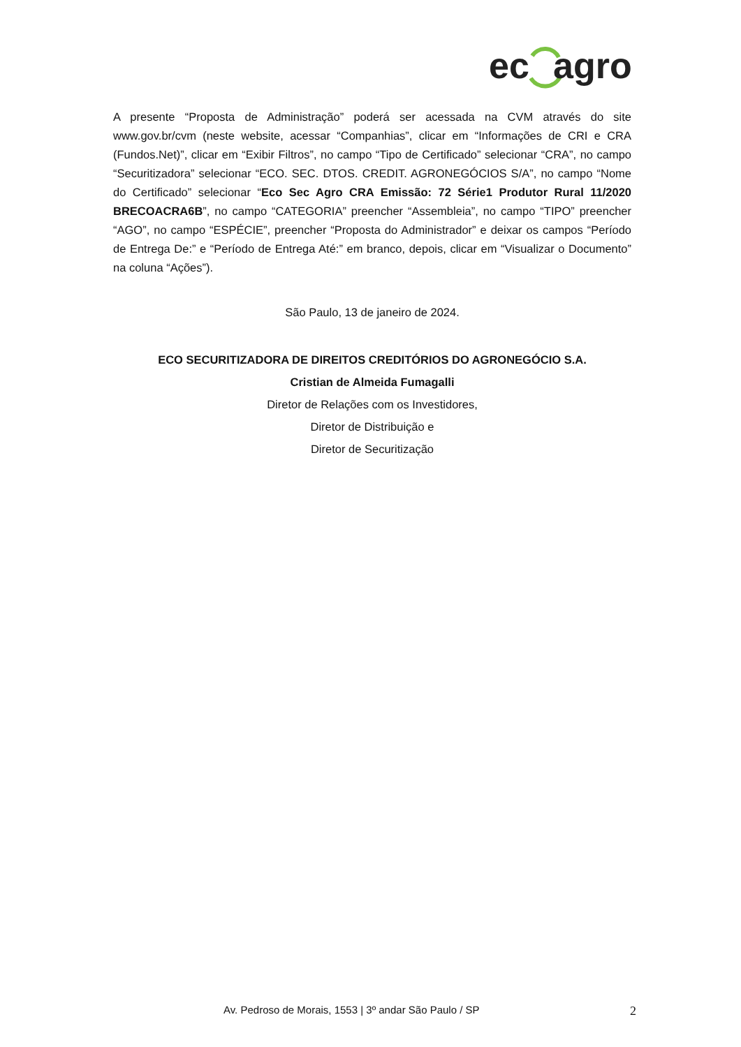ec
agro
A presente “Proposta de Administração” poderá ser acessada na CVM através do site www.gov.br/cvm (neste website, acessar “Companhias”, clicar em “Informações de CRI e CRA (Fundos.Net)”, clicar em “Exibir Filtros”, no campo “Tipo de Certificado” selecionar “CRA”, no campo “Securitizadora” selecionar “ECO. SEC. DTOS. CREDIT. AGRONEGÓCIOS S/A”, no campo “Nome do Certificado” selecionar “Eco Sec Agro CRA Emissão: 72 Série1 Produtor Rural 11/2020 BRECOACRA6B”, no campo “CATEGORIA” preencher “Assembleia”, no campo “TIPO” preencher “AGO”, no campo “ESPÉCIE”, preencher “Proposta do Administrador” e deixar os campos “Período de Entrega De:” e “Período de Entrega Até:” em branco, depois, clicar em “Visualizar o Documento” na coluna “Ações”).
São Paulo, 13 de janeiro de 2024.
ECO SECURITIZADORA DE DIREITOS CREDITÓRIOS DO AGRONEGÓCIO S.A.
Cristian de Almeida Fumagalli
Diretor de Relações com os Investidores,
Diretor de Distribuição e
Diretor de Securitização
Av. Pedroso de Morais, 1553 | 3º andar São Paulo / SP 2